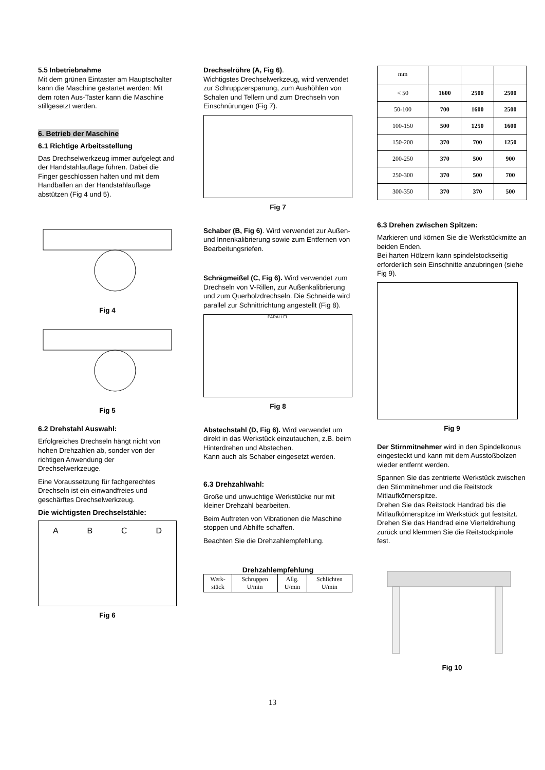5.5 Inbetriebnahme
Mit dem grünen Eintaster am Hauptschalter kann die Maschine gestartet werden: Mit dem roten Aus-Taster kann die Maschine stillgesetzt werden.
6. Betrieb der Maschine
6.1 Richtige Arbeitsstellung
Das Drechselwerkzeug immer aufgelegt and der Handstahlauflage führen. Dabei die Finger geschlossen halten und mit dem Handballen an der Handstahlauflage abstützen (Fig 4 und 5).
Fig 4
Fig 5
6.2 Drehstahl Auswahl:
Erfolgreiches Drechseln hängt nicht von hohen Drehzahlen ab, sonder von der richtigen Anwendung der Drechselwerkzeuge.
Eine Voraussetzung für fachgerechtes Drechseln ist ein einwandfreies und geschärftes Drechselwerkzeug.
Die wichtigsten Drechselstähle:
A B C D
Fig 6
Drechselröhre (A, Fig 6).
Wichtigstes Drechselwerkzeug, wird verwendet zur Schruppzerspanung, zum Aushöhlen von Schalen und Tellern und zum Drechseln von Einschnürungen (Fig 7).
Fig 7
Schaber (B, Fig 6). Wird verwendet zur Außen- und Innenkalibrierung sowie zum Entfernen von Bearbeitungsriefen.
Schrägmeißel (C, Fig 6). Wird verwendet zum Drechseln von V-Rillen, zur Außenkalibrierung und zum Querholzdrechseln. Die Schneide wird parallel zur Schnittrichtung angestellt (Fig 8).
PARALLEL
Fig 8
Abstechstahl (D, Fig 6). Wird verwendet um direkt in das Werkstück einzutauchen, z.B. beim Hinterdrehen und Abstechen.
Kann auch als Schaber eingesetzt werden.
6.3 Drehzahlwahl:
Große und unwuchtige Werkstücke nur mit kleiner Drehzahl bearbeiten.
Beim Auftreten von Vibrationen die Maschine stoppen und Abhilfe schaffen.
Beachten Sie die Drehzahlempfehlung.
Drehzahlempfehlung
| Werk- stück | Schruppen U/min | Allg. U/min | Schlichten U/min |
| mm | | | |
| < 50 | 1600 | 2500 | 2500 |
| 50-100 | 700 | 1600 | 2500 |
| 100-150 | 500 | 1250 | 1600 |
| 150-200 | 370 | 700 | 1250 |
| 200-250 | 370 | 500 | 900 |
| 250-300 | 370 | 500 | 700 |
| 300-350 | 370 | 370 | 500 |
6.3 Drehen zwischen Spitzen:
Markieren und körnen Sie die Werkstückmitte an beiden Enden.
Bei harten Hölzern kann spindelstockseitig erforderlich sein Einschnitte anzubringen (siehe Fig 9).
Fig 9
Der Stirnmitnehmer wird in den Spindelkonus eingesteckt und kann mit dem Ausstoßbolzen wieder entfernt werden.
Spannen Sie das zentrierte Werkstück zwischen den Stirnmitnehmer und die Reitstock Mitlaufkörnerspitze.
Drehen Sie das Reitstock Handrad bis die Mitlaufkörnerspitze im Werkstück gut festsitzt. Drehen Sie das Handrad eine Vierteldrehung zurück und klemmen Sie die Reitstockpinole fest.
Fig 10
13